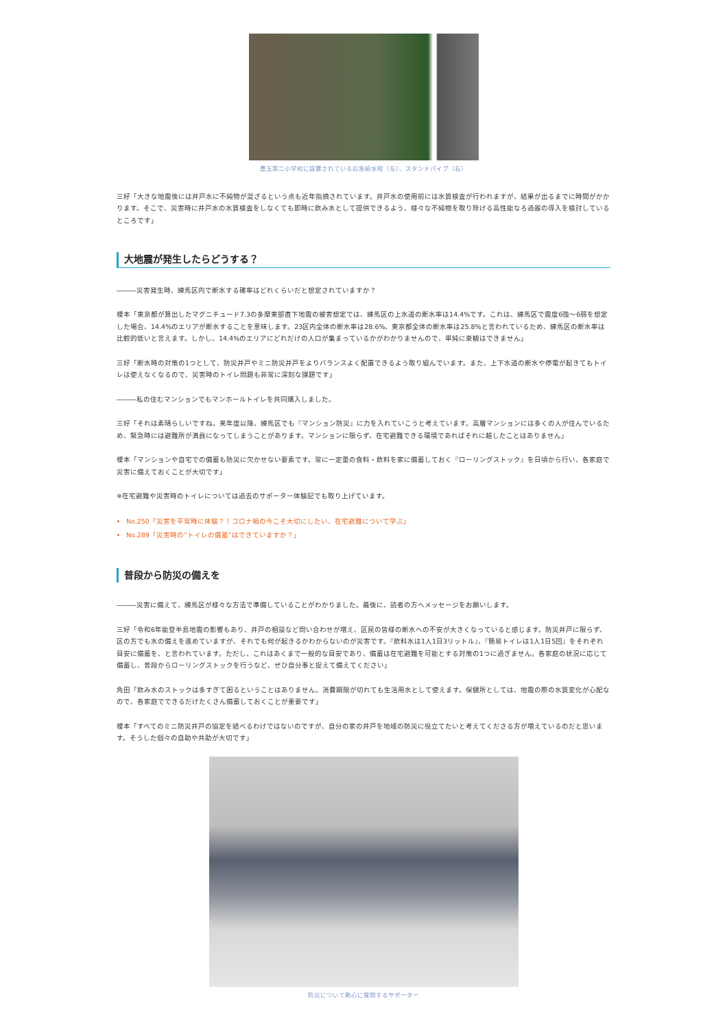豊玉第二小学校に設置されている応急給水栓（左）、スタンドパイプ（右）
三好「大きな地震後には井戸水に不純物が混ざるという点も近年指摘されています。井戸水の使用前には水質検査が行われますが、結果が出るまでに時間がかかります。そこで、災害時に井戸水の水質検査をしなくても即時に飲み水として提供できるよう、様々な不純物を取り除ける高性能なろ過器の導入を検討しているところです」
大地震が発生したらどうする？
―――災害発生時、練馬区内で断水する確率はどれくらいだと想定されていますか？
榎本「東京都が算出したマグニチュード7.3の多摩東部直下地震の被害想定では、練馬区の上水道の断水率は14.4%です。これは、練馬区で震度6強〜6弱を想定した場合、14.4%のエリアが断水することを意味します。23区内全体の断水率は28.6%、東京都全体の断水率は25.8%と言われているため、練馬区の断水率は比較的低いと言えます。しかし、14.4%のエリアにどれだけの人口が集まっているかがわかりませんので、単純に楽観はできません」
三好「断水時の対策の1つとして、防災井戸やミニ防災井戸をよりバランスよく配置できるよう取り組んでいます。また、上下水道の断水や停電が起きてもトイレは使えなくなるので、災害時のトイレ問題も非常に深刻な課題です」
―――私の住むマンションでもマンホールトイレを共同購入しました。
三好「それは素晴らしいですね。来年度以降、練馬区でも『マンション防災』に力を入れていこうと考えています。高層マンションには多くの人が住んでいるため、緊急時には避難所が満員になってしまうことがあります。マンションに限らず、在宅避難できる環境であればそれに越したことはありません」
榎本「マンションや自宅での備蓄も防災に欠かせない要素です。常に一定量の食料・飲料を家に備蓄しておく『ローリングストック』を日頃から行い、各家庭で災害に備えておくことが大切です」
※在宅避難や災害時のトイレについては過去のサポーター体験記でも取り上げています。
No.250「災害を平常時に体験？！コロナ禍の今こそ大切にしたい、在宅避難について学ぶ」
No.289「災害時の“トイレの備蓄”はできていますか？」
普段から防災の備えを
―――災害に備えて、練馬区が様々な方法で準備していることがわかりました。最後に、読者の方へメッセージをお願いします。
三好「令和6年能登半島地震の影響もあり、井戸の相談など問い合わせが増え、区民の皆様の断水への不安が大きくなっていると感じます。防災井戸に限らず、区の方でも水の備えを進めていますが、それでも何が起きるかわからないのが災害です。『飲料水は1人1日3リットル』、『簡易トイレは1人1日5回』をそれぞれ目安に備蓄を、と言われています。ただし、これはあくまで一般的な目安であり、備蓄は在宅避難を可能とする対策の1つに過ぎません。各家庭の状況に応じて備蓄し、普段からローリングストックを行うなど、ぜひ自分事と捉えて備えてください」
角田「飲み水のストックは多すぎて困るということはありません。消費期限が切れても生活用水として使えます。保健所としては、地震の際の水質変化が心配なので、各家庭でできるだけたくさん備蓄しておくことが重要です」
榎本「すべてのミニ防災井戸の協定を結べるわけではないのですが、自分の家の井戸を地域の防災に役立てたいと考えてくださる方が増えているのだと思います。そうした個々の自助や共助が大切です」
防災について熱心に質問するサポーター